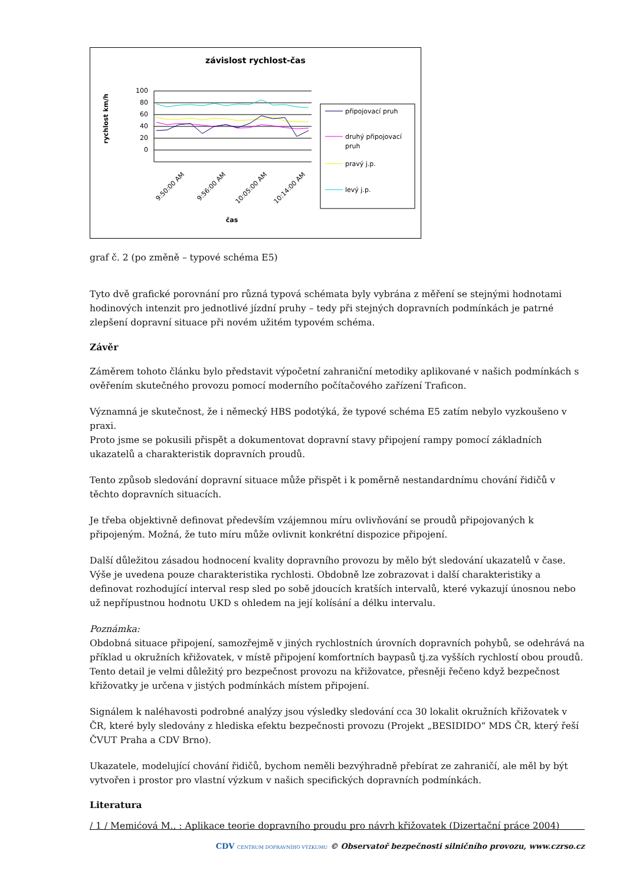závislost rychlost-čas
rychlost km/h
100
80
60
40
20
0
9:50:00 AM
9:56:00 AM
10:05:00 AM
10:14:00 AM
čas
připojovací pruh
druhý připojovací
pruh
pravý j.p.
levý j.p.
graf č. 2 (po změně – typové schéma E5)
Tyto dvě grafické porovnání pro různá typová schémata byly vybrána z měření se stejnými hodnotami hodinových intenzit pro jednotlivé jízdní pruhy – tedy při stejných dopravních podmínkách je patrné zlepšení dopravní situace při novém užitém typovém schéma.
Závěr
Záměrem tohoto článku bylo představit výpočetní zahraniční metodiky aplikované v našich podmínkách s ověřením skutečného provozu pomocí moderního počítačového zařízení Traficon.
Významná je skutečnost, že i německý HBS podotýká, že typové schéma E5 zatím nebylo vyzkoušeno v praxi.
Proto jsme se pokusili přispět a dokumentovat dopravní stavy připojení rampy pomocí základních ukazatelů a charakteristik dopravních proudů.
Tento způsob sledování dopravní situace může přispět i k poměrně nestandardnímu chování řidičů v těchto dopravních situacích.
Je třeba objektivně definovat především vzájemnou míru ovlivňování se proudů připojovaných k připojeným. Možná, že tuto míru může ovlivnit konkrétní dispozice připojení.
Další důležitou zásadou hodnocení kvality dopravního provozu by mělo být sledování ukazatelů v čase. Výše je uvedena pouze charakteristika rychlosti. Obdobně lze zobrazovat i další charakteristiky a definovat rozhodující interval resp sled po sobě jdoucích kratších intervalů, které vykazují únosnou nebo už nepřípustnou hodnotu UKD s ohledem na její kolísání a délku intervalu.
Poznámka:
Obdobná situace připojení, samozřejmě v jiných rychlostních úrovních dopravních pohybů, se odehrává na příklad u okružních křižovatek, v místě připojení komfortních baypasů tj.za vyšších rychlostí obou proudů. Tento detail je velmi důležitý pro bezpečnost provozu na křižovatce, přesněji řečeno když bezpečnost křižovatky je určena v jistých podmínkách místem připojení.
Signálem k naléhavosti podrobné analýzy jsou výsledky sledování cca 30 lokalit okružních křižovatek v ČR, které byly sledovány z hlediska efektu bezpečnosti provozu (Projekt „BESIDIDO“ MDS ČR, který řeší ČVUT Praha a CDV Brno).
Ukazatele, modelující chování řidičů, bychom neměli bezvýhradně přebírat ze zahraničí, ale měl by být vytvořen i prostor pro vlastní výzkum v našich specifických dopravních podmínkách.
Literatura
/ 1 / Memićová M., : Aplikace teorie dopravního proudu pro návrh křižovatek (Dizertační práce 2004)
CDV CENTRUM DOPRAVNÍHO VÝZKUMU © Observatoř bezpečnosti silničního provozu, www.czrso.cz